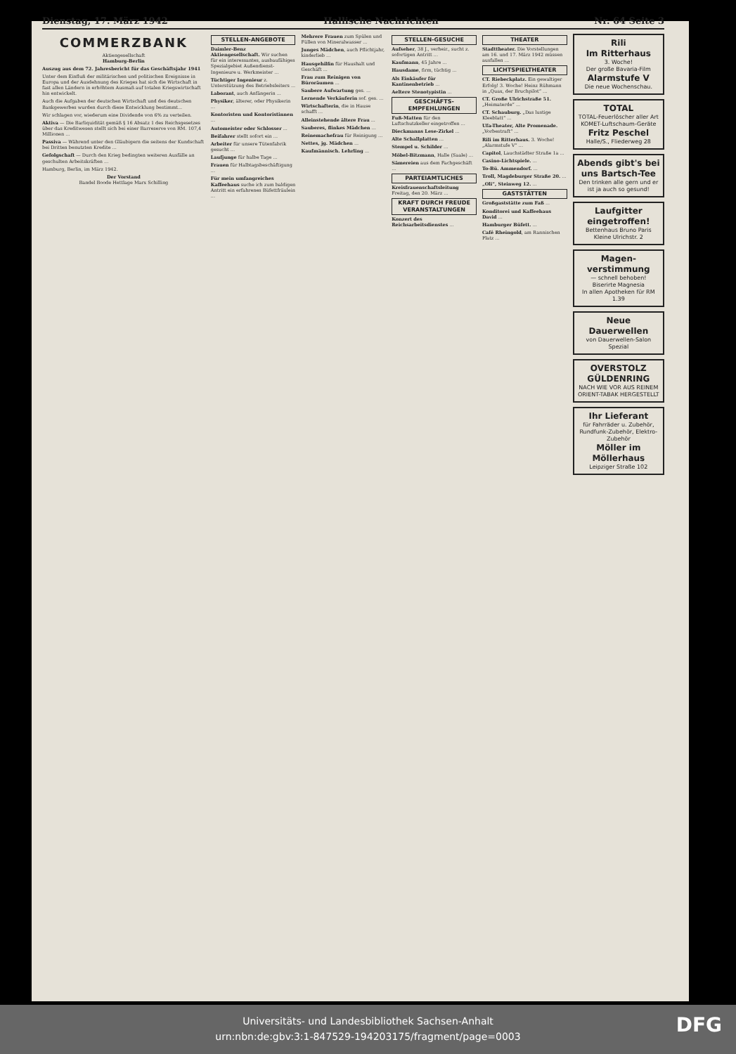Dienstag, 17. März 1942 Hallische Nachrichten Nr. 64 Seite 3
COMMERZBANK
Aktiengesellschaft
Hamburg-Berlin
Auszug aus dem 72. Jahresbericht für das Geschäftsjahr 1941
Unter dem Einfluß der militärischen und politischen Ereignisse in Europa und der Ausdehnung des Krieges hat sich die Wirtschaft in fast allen Ländern in erhöhtem Ausmaß auf totalen Kriegswirtschaft hin entwickelt.
Auch die Aufgaben der deutschen Wirtschaft und des deutschen Bankgewerbes wurden durch diese Entwicklung bestimmt...
Wir schlagen vor, wiederum eine Dividende von 6% zu verteilen.
Aktiva — Die Barliquidität gemäß § 16 Absatz 1 des Reichsgesetzes über das Kreditwesen stellt sich bei einer Barreserve von RM. 107,4 Millionen ...
Passiva — Während unter den Gläubigern die seitens der Kundschaft bei Dritten benutzten Kredite ...
Gefolgschaft — Durch den Krieg bedingten weiteren Ausfälle an geschulten Arbeitskräften ...
Hamburg, Berlin, im März 1942.
Der Vorstand
Bandel Boode Hettlage Marx Schilling
STELLEN-ANGEBOTE
Daimler-Benz Aktiengesellschaft. Wir suchen für ein interessantes, ausbaufähiges Spezialgebiet Außendienst-Ingenieure u. Werkmeister ...
Tüchtiger Ingenieur z. Unterstützung des Betriebsleiters ...
Laborant, auch Anfängerin ...
Physiker, älterer, oder Physikerin ...
Kontoristen und Kontoristinnen ...
Automeister oder Schlosser ...
Beifahrer stellt sofort ein ...
Arbeiter für unsere Tütenfabrik gesucht ...
Laufjunge für halbe Tage ...
Frauen für Halbtagsbeschäftigung ...
Für mein umfangreiches Kaffeehaus suche ich zum baldigen Antritt ein erfahrenes Büfettfräulein ...
Mehrere Frauen zum Spülen und Füllen von Mineralwasser ...
Junges Mädchen, auch Pflichtjahr, kinderlieb ...
Hausgehilfin für Haushalt und Geschäft ...
Frau zum Reinigen von Büroräumen ...
Saubere Aufwartung ges. ...
Lernende Verkäuferin sof. ges. ...
Wirtschafterin, die in Hause schafft ...
Alleinstehende ältere Frau ...
Sauberes, flinkes Mädchen ...
Reinemachefrau für Reinigung ...
Nettes, jg. Mädchen ...
Kaufmännisch. Lehrling ...
STELLEN-GESUCHE
Aufseher, 38 J., verheir., sucht z. sofortigen Antritt ...
Kaufmann, 45 Jahre ...
Hausdame, firm, tüchtig ...
Als Einkäufer für Kantinenbetrieb ...
Aeltere Stenotypistin ...
GESCHÄFTS-EMPFEHLUNGEN
Fuß-Matten für den Luftschutzkeller eingetroffen ...
Dieckmanns Lese-Zirkel ...
Alte Schallplatten ...
Stempel u. Schilder ...
Möbel-Bitzmann, Halle (Saale) ...
Sämereien aus dem Fachgeschäft ...
PARTEIAMTLICHES
Kreisfrauenschaftsleitung Freitag, den 20. März ...
KRAFT DURCH FREUDE VERANSTALTUNGEN
Konzert des Reichsarbeitsdienstes ...
THEATER
Stadttheater. Die Vorstellungen am 16. und 17. März 1942 müssen ausfallen ...
LICHTSPIELTHEATER
CT. Riebeckplatz. Ein gewaltiger Erfolg! 3. Woche! Heinz Rühmann in „Quax, der Bruchpilot“ ...
CT. Große Ulrichstraße 51. „Heimaterde“ ...
CT. Schauburg. „Das lustige Kleeblatt“ ...
Ufa-Theater, Alte Promenade. „Vorbestraft“ ...
Rili im Ritterhaus. 3. Woche! „Alarmstufe V“ ...
Capitol, Lauchstädter Straße 1a ...
Casino-Lichtspiele. ...
To-Bü. Ammendorf. ...
Troll, Magdeburger Straße 20. ...
„Oli“, Steinweg 12. ...
GASTSTÄTTEN
Großgaststätte zum Faß ...
Konditorei und Kaffeehaus David ...
Hamburger Büfett. ...
Café Rheingold, am Rannischen Platz ...
Rili
Im Ritterhaus
3. Woche!
Der große Bavaria-Film
Alarmstufe V
Die neue Wochenschau.
TOTAL
TOTAL-Feuerlöscher aller Art
KOMET-Luftschaum-Geräte
Fritz Peschel
Halle/S., Fliederweg 28
Abends gibt's bei uns Bartsch-Tee
Den trinken alle gern und er ist ja auch so gesund!
Laufgitter eingetroffen!
Bettenhaus Bruno Paris
Kleine Ulrichstr. 2
Magen-verstimmung
— schnell behoben!
Biserirte Magnesia
In allen Apotheken für RM 1.39
Neue Dauerwellen
von Dauerwellen-Salon Spezial
OVERSTOLZ GÜLDENRING
NACH WIE VOR AUS REINEM ORIENT-TABAK HERGESTELLT
Ihr Lieferant
für Fahrräder u. Zubehör, Rundfunk-Zubehör, Elektro-Zubehör
Möller im Möllerhaus
Leipziger Straße 102
Universitäts- und Landesbibliothek Sachsen-Anhalt
urn:nbn:de:gbv:3:1-847529-194203175/fragment/page=0003
DFG